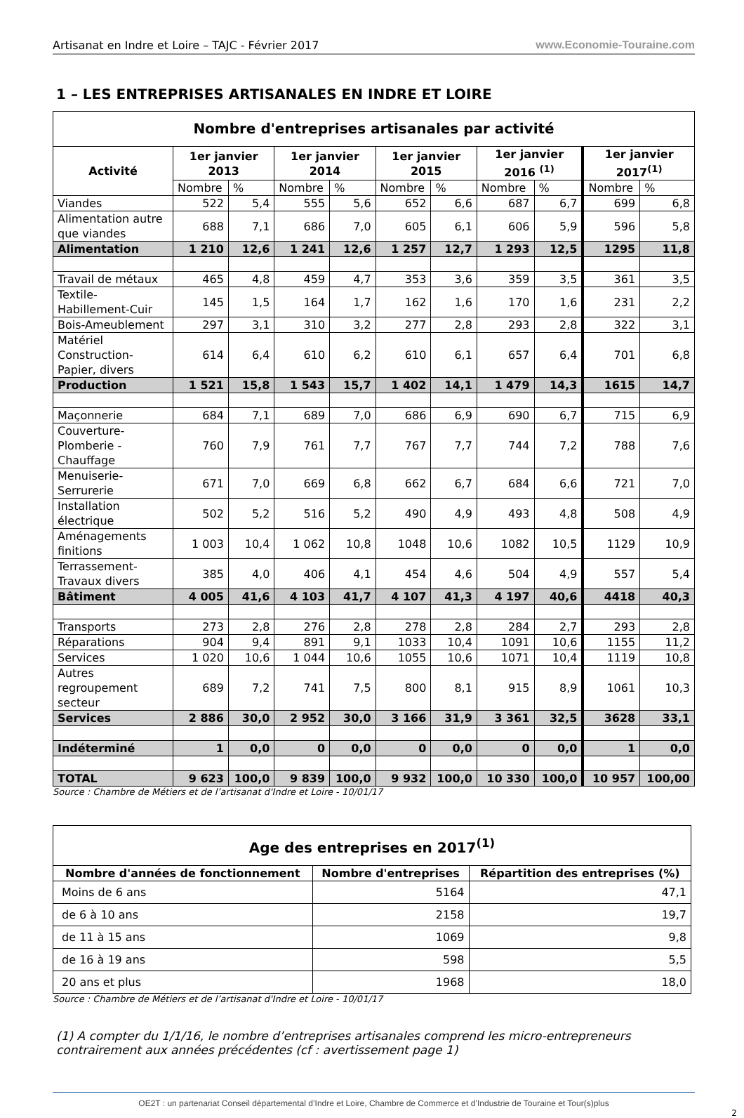Artisanat en Indre et Loire – TAJC - Février 2017 www.Economie-Touraine.com
1 – LES ENTREPRISES ARTISANALES EN INDRE ET LOIRE
| Nombre d'entreprises artisanales par activité | | | | | | | | | | |
| --- | --- | --- | --- | --- | --- | --- | --- | --- | --- | --- |
| Activité | 1er janvier 2013 | | 1er janvier 2014 | | 1er janvier 2015 | | 1er janvier 2016 <sup>(1)</sup> | | 1er janvier 2017<sup>(1)</sup> | |
| | Nombre | % | Nombre | % | Nombre | % | Nombre | % | Nombre | % |
| Viandes | 522 | 5,4 | 555 | 5,6 | 652 | 6,6 | 687 | 6,7 | 699 | 6,8 |
| Alimentation autre que viandes | 688 | 7,1 | 686 | 7,0 | 605 | 6,1 | 606 | 5,9 | 596 | 5,8 |
| Alimentation | 1 210 | 12,6 | 1 241 | 12,6 | 1 257 | 12,7 | 1 293 | 12,5 | 1295 | 11,8 |
| Travail de métaux | 465 | 4,8 | 459 | 4,7 | 353 | 3,6 | 359 | 3,5 | 361 | 3,5 |
| Textile-Habillement-Cuir | 145 | 1,5 | 164 | 1,7 | 162 | 1,6 | 170 | 1,6 | 231 | 2,2 |
| Bois-Ameublement | 297 | 3,1 | 310 | 3,2 | 277 | 2,8 | 293 | 2,8 | 322 | 3,1 |
| Matériel Construction-Papier, divers | 614 | 6,4 | 610 | 6,2 | 610 | 6,1 | 657 | 6,4 | 701 | 6,8 |
| Production | 1 521 | 15,8 | 1 543 | 15,7 | 1 402 | 14,1 | 1 479 | 14,3 | 1615 | 14,7 |
| Maçonnerie | 684 | 7,1 | 689 | 7,0 | 686 | 6,9 | 690 | 6,7 | 715 | 6,9 |
| Couverture-Plomberie -Chauffage | 760 | 7,9 | 761 | 7,7 | 767 | 7,7 | 744 | 7,2 | 788 | 7,6 |
| Menuiserie-Serrurerie | 671 | 7,0 | 669 | 6,8 | 662 | 6,7 | 684 | 6,6 | 721 | 7,0 |
| Installation électrique | 502 | 5,2 | 516 | 5,2 | 490 | 4,9 | 493 | 4,8 | 508 | 4,9 |
| Aménagements finitions | 1 003 | 10,4 | 1 062 | 10,8 | 1048 | 10,6 | 1082 | 10,5 | 1129 | 10,9 |
| Terrassement-Travaux divers | 385 | 4,0 | 406 | 4,1 | 454 | 4,6 | 504 | 4,9 | 557 | 5,4 |
| Bâtiment | 4 005 | 41,6 | 4 103 | 41,7 | 4 107 | 41,3 | 4 197 | 40,6 | 4418 | 40,3 |
| Transports | 273 | 2,8 | 276 | 2,8 | 278 | 2,8 | 284 | 2,7 | 293 | 2,8 |
| Réparations | 904 | 9,4 | 891 | 9,1 | 1033 | 10,4 | 1091 | 10,6 | 1155 | 11,2 |
| Services | 1 020 | 10,6 | 1 044 | 10,6 | 1055 | 10,6 | 1071 | 10,4 | 1119 | 10,8 |
| Autres regroupement secteur | 689 | 7,2 | 741 | 7,5 | 800 | 8,1 | 915 | 8,9 | 1061 | 10,3 |
| Services | 2 886 | 30,0 | 2 952 | 30,0 | 3 166 | 31,9 | 3 361 | 32,5 | 3628 | 33,1 |
| Indéterminé | 1 | 0,0 | 0 | 0,0 | 0 | 0,0 | 0 | 0,0 | 1 | 0,0 |
| TOTAL | 9 623 | 100,0 | 9 839 | 100,0 | 9 932 | 100,0 | 10 330 | 100,0 | 10 957 | 100,00 |
Source : Chambre de Métiers et de l’artisanat d'Indre et Loire - 10/01/17
| Age des entreprises en 2017<sup>(1)</sup> | | |
| --- | --- | --- |
| Nombre d'années de fonctionnement | Nombre d'entreprises | Répartition des entreprises (%) |
| Moins de 6 ans | 5164 | 47,1 |
| de 6 à 10 ans | 2158 | 19,7 |
| de 11 à 15 ans | 1069 | 9,8 |
| de 16 à 19 ans | 598 | 5,5 |
| 20 ans et plus | 1968 | 18,0 |
Source : Chambre de Métiers et de l’artisanat d'Indre et Loire - 10/01/17
(1) A compter du 1/1/16, le nombre d’entreprises artisanales comprend les micro-entrepreneurs contrairement aux années précédentes (cf : avertissement page 1)
OE2T : un partenariat Conseil départemental d’Indre et Loire, Chambre de Commerce et d’Industrie de Touraine et Tour(s)plus
2